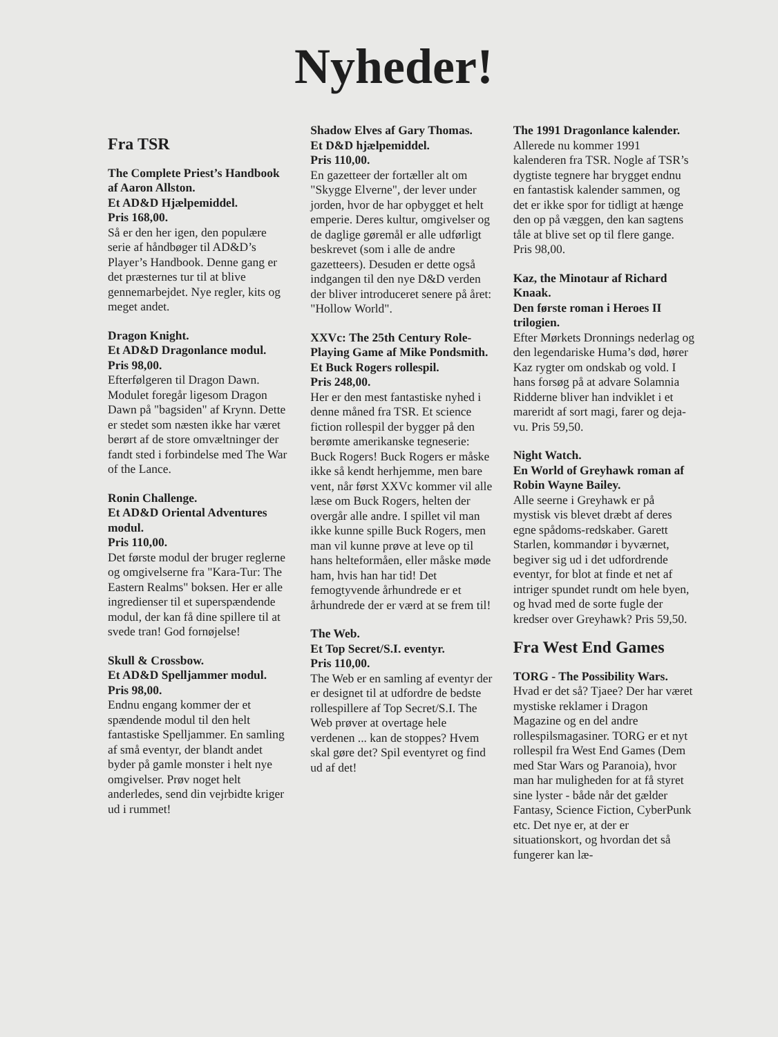Nyheder!
Fra TSR
The Complete Priest’s Handbook af Aaron Allston.
Et AD&D Hjælpemiddel.
Pris 168,00.
Så er den her igen, den populære serie af håndbøger til AD&D’s Player’s Handbook. Denne gang er det præsternes tur til at blive gennemarbejdet. Nye regler, kits og meget andet.
Dragon Knight.
Et AD&D Dragonlance modul.
Pris 98,00.
Efterfølgeren til Dragon Dawn. Modulet foregår ligesom Dragon Dawn på "bagsiden" af Krynn. Dette er stedet som næsten ikke har været berørt af de store omvæltninger der fandt sted i forbindelse med The War of the Lance.
Ronin Challenge.
Et AD&D Oriental Adventures modul.
Pris 110,00.
Det første modul der bruger reglerne og omgivelserne fra "Kara-Tur: The Eastern Realms" boksen. Her er alle ingredienser til et superspændende modul, der kan få dine spillere til at svede tran! God fornøjelse!
Skull & Crossbow.
Et AD&D Spelljammer modul.
Pris 98,00.
Endnu engang kommer der et spændende modul til den helt fantastiske Spelljammer. En samling af små eventyr, der blandt andet byder på gamle monster i helt nye omgivelser. Prøv noget helt anderledes, send din vejrbidte kriger ud i rummet!
Shadow Elves af Gary Thomas.
Et D&D hjælpemiddel.
Pris 110,00.
En gazetteer der fortæller alt om "Skygge Elverne", der lever under jorden, hvor de har opbygget et helt emperie. Deres kultur, omgivelser og de daglige gøremål er alle udførligt beskrevet (som i alle de andre gazetteers). Desuden er dette også indgangen til den nye D&D verden der bliver introduceret senere på året: "Hollow World".
XXVc: The 25th Century Role-Playing Game af Mike Pondsmith.
Et Buck Rogers rollespil.
Pris 248,00.
Her er den mest fantastiske nyhed i denne måned fra TSR. Et science fiction rollespil der bygger på den berømte amerikanske tegneserie: Buck Rogers! Buck Rogers er måske ikke så kendt herhjemme, men bare vent, når først XXVc kommer vil alle læse om Buck Rogers, helten der overgår alle andre. I spillet vil man ikke kunne spille Buck Rogers, men man vil kunne prøve at leve op til hans helteformåen, eller måske møde ham, hvis han har tid! Det femogtyvende århundrede er et århundrede der er værd at se frem til!
The Web.
Et Top Secret/S.I. eventyr.
Pris 110,00.
The Web er en samling af eventyr der er designet til at udfordre de bedste rollespillere af Top Secret/S.I. The Web prøver at overtage hele verdenen ... kan de stoppes? Hvem skal gøre det? Spil eventyret og find ud af det!
The 1991 Dragonlance kalender.
Allerede nu kommer 1991 kalenderen fra TSR. Nogle af TSR’s dygtiste tegnere har brygget endnu en fantastisk kalender sammen, og det er ikke spor for tidligt at hænge den op på væggen, den kan sagtens tåle at blive set op til flere gange. Pris 98,00.
Kaz, the Minotaur af Richard Knaak.
Den første roman i Heroes II trilogien.
Efter Mørkets Dronnings nederlag og den legendariske Huma’s død, hører Kaz rygter om ondskab og vold. I hans forsøg på at advare Solamnia Ridderne bliver han indviklet i et mareridt af sort magi, farer og deja-vu. Pris 59,50.
Night Watch.
En World of Greyhawk roman af Robin Wayne Bailey.
Alle seerne i Greyhawk er på mystisk vis blevet dræbt af deres egne spådoms-redskaber. Garett Starlen, kommandør i byværnet, begiver sig ud i det udfordrende eventyr, for blot at finde et net af intriger spundet rundt om hele byen, og hvad med de sorte fugle der kredser over Greyhawk? Pris 59,50.
Fra West End Games
TORG - The Possibility Wars.
Hvad er det så? Tjaee? Der har været mystiske reklamer i Dragon Magazine og en del andre rollespilsmagasiner. TORG er et nyt rollespil fra West End Games (Dem med Star Wars og Paranoia), hvor man har muligheden for at få styret sine lyster - både når det gælder Fantasy, Science Fiction, CyberPunk etc. Det nye er, at der er situationskort, og hvordan det så fungerer kan læ-